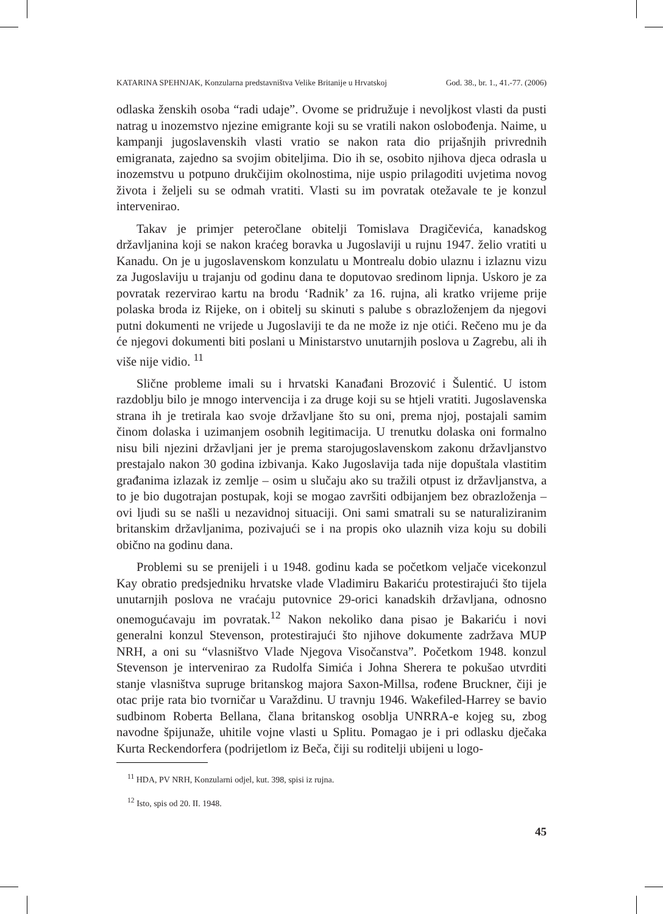KATARINA SPEHNJAK, Konzularna predstavništva Velike Britanije u Hrvatskoj God. 38., br. 1., 41.-77. (2006)
odlaska ženskih osoba “radi udaje”. Ovome se pridružuje i nevoljkost vlasti da pusti natrag u inozemstvo njezine emigrante koji su se vratili nakon oslobođenja. Naime, u kampanji jugoslavenskih vlasti vratio se nakon rata dio prijašnjih privrednih emigranata, zajedno sa svojim obiteljima. Dio ih se, osobito njihova djeca odrasla u inozemstvu u potpuno drukčijim okolnostima, nije uspio prilagoditi uvjetima novog života i željeli su se odmah vratiti. Vlasti su im povratak otežavale te je konzul intervenirao.
Takav je primjer peteročlane obitelji Tomislava Dragičevića, kanadskog državljanina koji se nakon kraćeg boravka u Jugoslaviji u rujnu 1947. želio vratiti u Kanadu. On je u jugoslavenskom konzulatu u Montrealu dobio ulaznu i izlaznu vizu za Jugoslaviju u trajanju od godinu dana te doputovao sredinom lipnja. Uskoro je za povratak rezervirao kartu na brodu ‘Radnik’ za 16. rujna, ali kratko vrijeme prije polaska broda iz Rijeke, on i obitelj su skinuti s palube s obrazloženjem da njegovi putni dokumenti ne vrijede u Jugoslaviji te da ne može iz nje otići. Rečeno mu je da će njegovi dokumenti biti poslani u Ministarstvo unutarnjih poslova u Zagrebu, ali ih više nije vidio. <sup>11</sup>
Slične probleme imali su i hrvatski Kanađani Brozović i Šulentić. U istom razdoblju bilo je mnogo intervencija i za druge koji su se htjeli vratiti. Jugoslavenska strana ih je tretirala kao svoje državljane što su oni, prema njoj, postajali samim činom dolaska i uzimanjem osobnih legitimacija. U trenutku dolaska oni formalno nisu bili njezini državljani jer je prema starojugoslavenskom zakonu državljanstvo prestajalo nakon 30 godina izbivanja. Kako Jugoslavija tada nije dopuštala vlastitim građanima izlazak iz zemlje – osim u slučaju ako su tražili otpust iz državljanstva, a to je bio dugotrajan postupak, koji se mogao završiti odbijanjem bez obrazloženja – ovi ljudi su se našli u nezavidnoj situaciji. Oni sami smatrali su se naturaliziranim britanskim državljanima, pozivajući se i na propis oko ulaznih viza koju su dobili obično na godinu dana.
Problemi su se prenijeli i u 1948. godinu kada se početkom veljače vicekonzul Kay obratio predsjedniku hrvatske vlade Vladimiru Bakariću protestirajući što tijela unutarnjih poslova ne vraćaju putovnice 29-orici kanadskih državljana, odnosno onemogućavaju im povratak.<sup>12</sup> Nakon nekoliko dana pisao je Bakariću i novi generalni konzul Stevenson, protestirajući što njihove dokumente zadržava MUP NRH, a oni su “vlasništvo Vlade Njegova Visočanstva”. Početkom 1948. konzul Stevenson je intervenirao za Rudolfa Simića i Johna Sherera te pokušao utvrditi stanje vlasništva supruge britanskog majora Saxon-Millsa, rođene Bruckner, čiji je otac prije rata bio tvorničar u Varaždinu. U travnju 1946. Wakefiled-Harrey se bavio sudbinom Roberta Bellana, člana britanskog osoblja UNRRA-e kojeg su, zbog navodne špijunaže, uhitile vojne vlasti u Splitu. Pomagao je i pri odlasku dječaka Kurta Reckendorfera (podrijetlom iz Beča, čiji su roditelji ubijeni u logo-
<sup>11</sup> HDA, PV NRH, Konzularni odjel, kut. 398, spisi iz rujna.
<sup>12</sup> Isto, spis od 20. II. 1948.
45